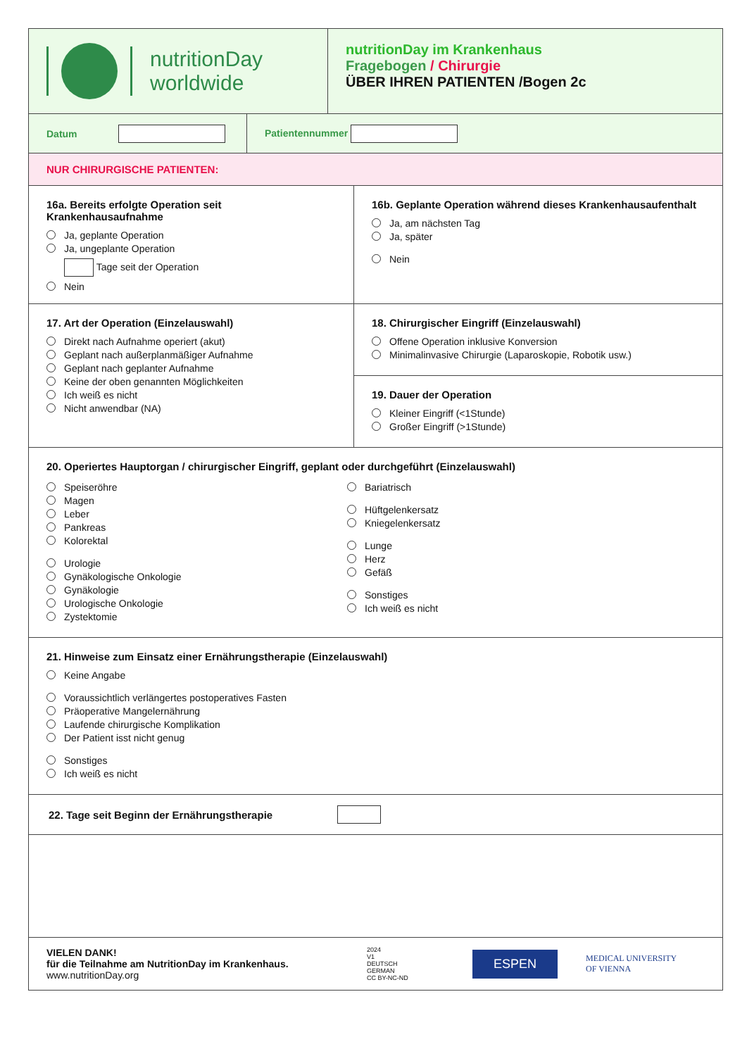nutritionDay
worldwide
nutritionDay im Krankenhaus
Fragebogen / Chirurgie
ÜBER IHREN PATIENTEN /Bogen 2c
Datum
Patientennummer
NUR CHIRURGISCHE PATIENTEN:
16a. Bereits erfolgte Operation seit Krankenhausaufnahme
Ja, geplante Operation
Ja, ungeplante Operation
Tage seit der Operation
Nein
16b. Geplante Operation während dieses Krankenhausaufenthalt
Ja, am nächsten Tag
Ja, später
Nein
17. Art der Operation (Einzelauswahl)
Direkt nach Aufnahme operiert (akut)
Geplant nach außerplanmäßiger Aufnahme
Geplant nach geplanter Aufnahme
Keine der oben genannten Möglichkeiten
Ich weiß es nicht
Nicht anwendbar (NA)
18. Chirurgischer Eingriff (Einzelauswahl)
Offene Operation inklusive Konversion
Minimalinvasive Chirurgie (Laparoskopie, Robotik usw.)
19. Dauer der Operation
Kleiner Eingriff (<1Stunde)
Großer Eingriff (>1Stunde)
20. Operiertes Hauptorgan / chirurgischer Eingriff, geplant oder durchgeführt (Einzelauswahl)
Speiseröhre
Magen
Leber
Pankreas
Kolorektal
Urologie
Gynäkologische Onkologie
Gynäkologie
Urologische Onkologie
Zystektomie
Bariatrisch
Hüftgelenkersatz
Kniegelenkersatz
Lunge
Herz
Gefäß
Sonstiges
Ich weiß es nicht
21. Hinweise zum Einsatz einer Ernährungstherapie (Einzelauswahl)
Keine Angabe
Voraussichtlich verlängertes postoperatives Fasten
Präoperative Mangelernährung
Laufende chirurgische Komplikation
Der Patient isst nicht genug
Sonstiges
Ich weiß es nicht
22. Tage seit Beginn der Ernährungstherapie
VIELEN DANK!
für die Teilnahme am NutritionDay im Krankenhaus.
www.nutritionDay.org
2024
V1
DEUTSCH
GERMAN
CC BY-NC-ND
ESPEN
MEDICAL UNIVERSITY
OF VIENNA